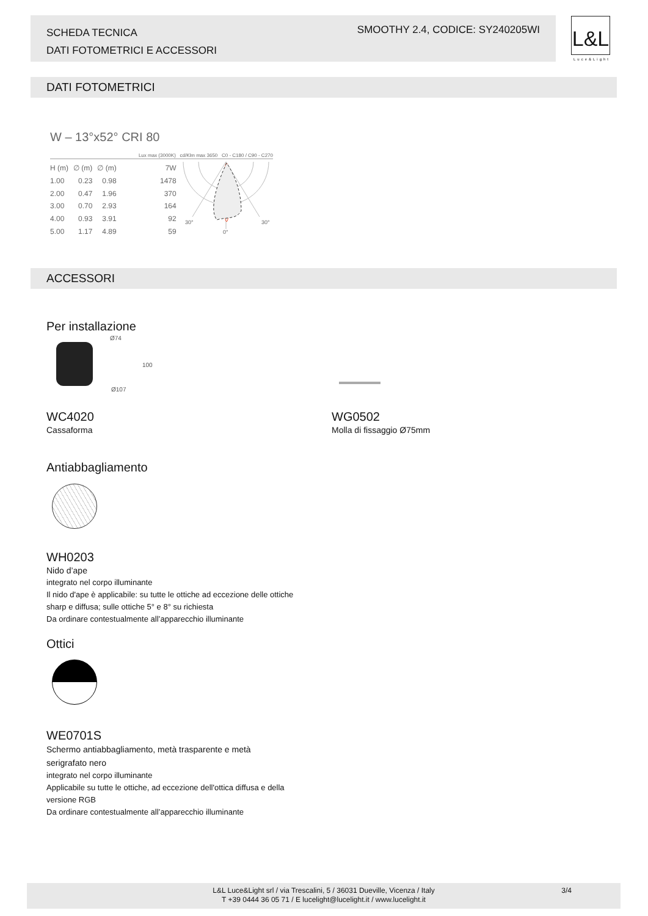SCHEDA TECNICA
DATI FOTOMETRICI E ACCESSORI
SMOOTHY 2.4, CODICE: SY240205WI
L&L
Luce&Light
DATI FOTOMETRICI
W – 13°x52° CRI 80
Lux max (3000K) cd/Klm max 3650 C0 - C180 / C90 - C270
| H (m) | ∅ (m) | ∅ (m) | 7W |
| 1.00 | 0.23 | 0.98 | 1478 |
| 2.00 | 0.47 | 1.96 | 370 |
| 3.00 | 0.70 | 2.93 | 164 |
| 4.00 | 0.93 | 3.91 | 92 |
| 5.00 | 1.17 | 4.89 | 59 |
30°
30°
0°
ACCESSORI
Per installazione
Ø74
100
Ø107
WC4020
Cassaforma
WG0502
Molla di fissaggio Ø75mm
Antiabbagliamento
WH0203
Nido d’ape
integrato nel corpo illuminante
Il nido d'ape è applicabile: su tutte le ottiche ad eccezione delle ottiche
sharp e diffusa; sulle ottiche 5° e 8° su richiesta
Da ordinare contestualmente all’apparecchio illuminante
Ottici
WE0701S
Schermo antiabbagliamento, metà trasparente e metà
serigrafato nero
integrato nel corpo illuminante
Applicabile su tutte le ottiche, ad eccezione dell'ottica diffusa e della
versione RGB
Da ordinare contestualmente all’apparecchio illuminante
L&L Luce&Light srl / via Trescalini, 5 / 36031 Dueville, Vicenza / Italy 3/4
T +39 0444 36 05 71 / E lucelight@lucelight.it / www.lucelight.it